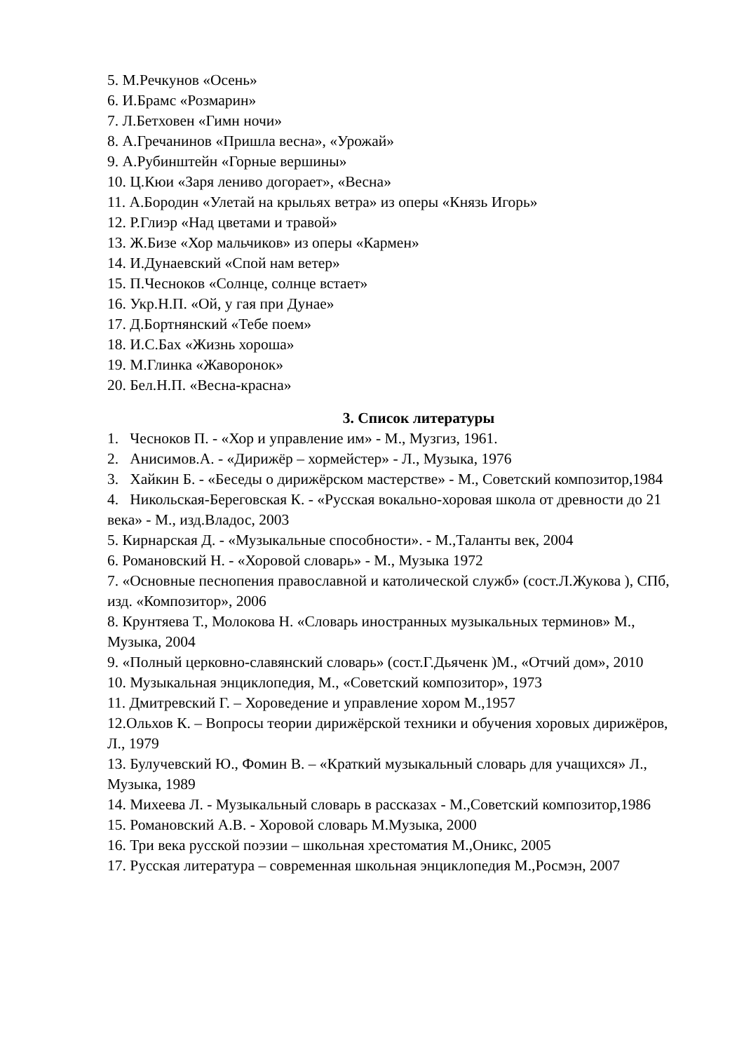5. М.Речкунов «Осень»
6. И.Брамс «Розмарин»
7. Л.Бетховен «Гимн ночи»
8. А.Гречанинов «Пришла весна», «Урожай»
9. А.Рубинштейн «Горные вершины»
10. Ц.Кюи «Заря лениво догорает», «Весна»
11. А.Бородин «Улетай на крыльях ветра» из оперы «Князь Игорь»
12. Р.Глиэр «Над цветами и травой»
13. Ж.Бизе «Хор мальчиков» из оперы «Кармен»
14. И.Дунаевский «Спой нам ветер»
15. П.Чесноков «Солнце, солнце встает»
16. Укр.Н.П. «Ой, у гая при Дунае»
17. Д.Бортнянский «Тебе поем»
18. И.С.Бах «Жизнь хороша»
19. М.Глинка «Жаворонок»
20. Бел.Н.П. «Весна-красна»
3. Список литературы
1. Чесноков П. - «Хор и управление им» - М., Музгиз, 1961.
2. Анисимов.А. - «Дирижёр – хормейстер» - Л., Музыка, 1976
3. Хайкин Б. - «Беседы о дирижёрском мастерстве» - М., Советский композитор,1984
4. Никольская-Береговская К. - «Русская вокально-хоровая школа от древности до 21 века» - М., изд.Владос, 2003
5. Кирнарская Д. - «Музыкальные способности». - М.,Таланты век, 2004
6. Романовский Н. - «Хоровой словарь» - М., Музыка 1972
7. «Основные песнопения православной и католической служб» (сост.Л.Жукова ), СПб, изд. «Композитор», 2006
8. Крунтяева Т., Молокова Н. «Словарь иностранных музыкальных терминов» М., Музыка, 2004
9. «Полный церковно-славянский словарь» (сост.Г.Дьяченк )М., «Отчий дом», 2010
10. Музыкальная энциклопедия, М., «Советский композитор», 1973
11. Дмитревский Г. – Хороведение и управление хором М.,1957
12.Ольхов К. – Вопросы теории дирижёрской техники и обучения хоровых дирижёров, Л., 1979
13. Булучевский Ю., Фомин В. – «Краткий музыкальный словарь для учащихся» Л., Музыка, 1989
14. Михеева Л. - Музыкальный словарь в рассказах - М.,Советский композитор,1986
15. Романовский А.В. - Хоровой словарь М.Музыка, 2000
16. Три века русской поэзии – школьная хрестоматия М.,Оникс, 2005
17. Русская литература – современная школьная энциклопедия М.,Росмэн, 2007